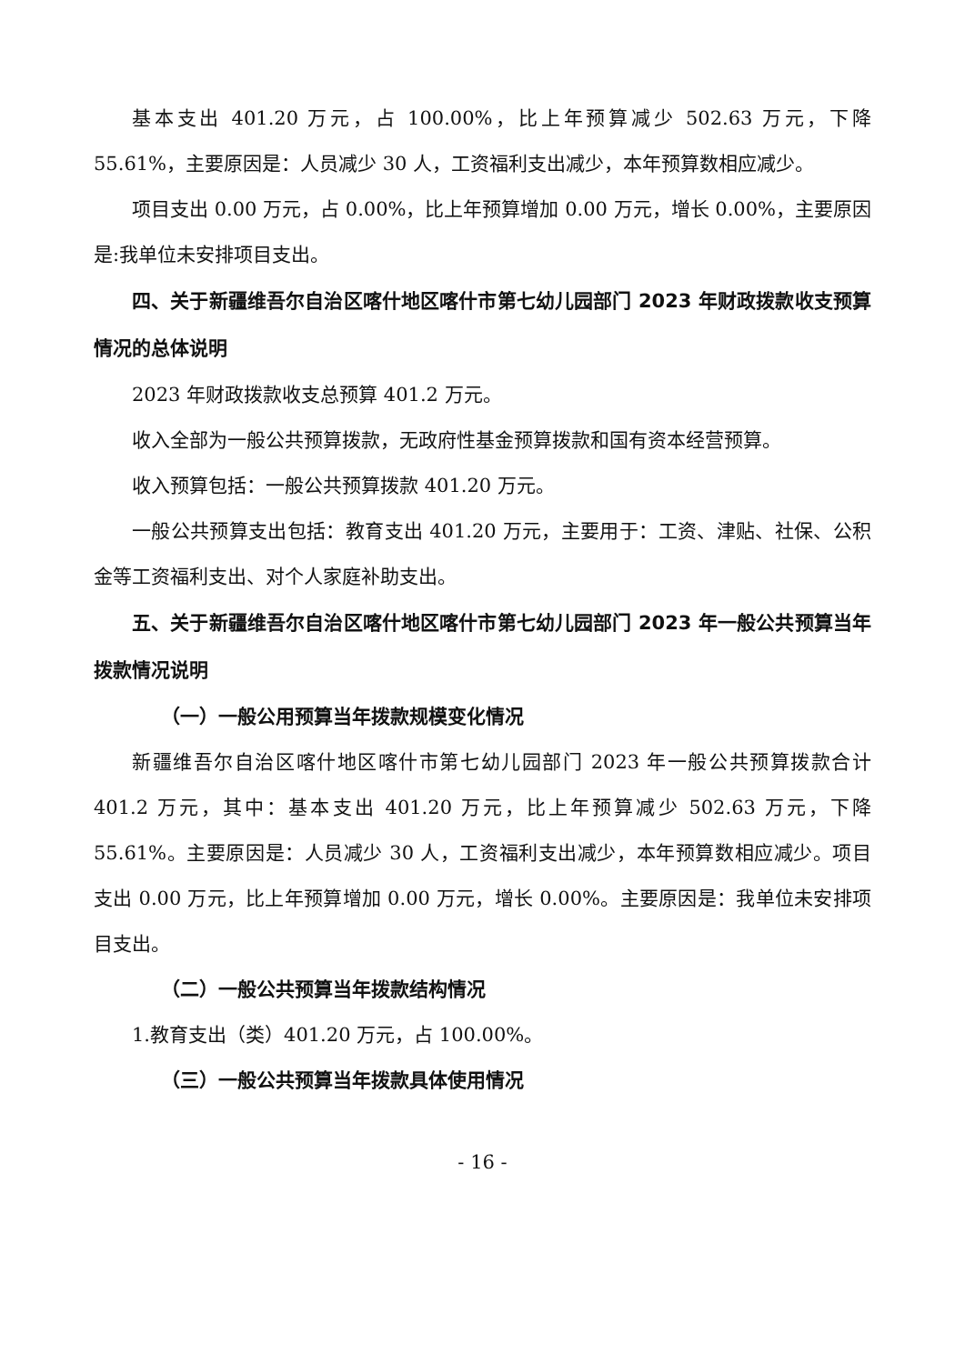基本支出 401.20 万元，占 100.00%，比上年预算减少 502.63 万元，下降 55.61%，主要原因是：人员减少 30 人，工资福利支出减少，本年预算数相应减少。
项目支出 0.00 万元，占 0.00%，比上年预算增加 0.00 万元，增长 0.00%，主要原因是:我单位未安排项目支出。
四、关于新疆维吾尔自治区喀什地区喀什市第七幼儿园部门 2023 年财政拨款收支预算情况的总体说明
2023 年财政拨款收支总预算 401.2 万元。
收入全部为一般公共预算拨款，无政府性基金预算拨款和国有资本经营预算。
收入预算包括：一般公共预算拨款 401.20 万元。
一般公共预算支出包括：教育支出 401.20 万元，主要用于：工资、津贴、社保、公积金等工资福利支出、对个人家庭补助支出。
五、关于新疆维吾尔自治区喀什地区喀什市第七幼儿园部门 2023 年一般公共预算当年拨款情况说明
（一）一般公用预算当年拨款规模变化情况
新疆维吾尔自治区喀什地区喀什市第七幼儿园部门 2023 年一般公共预算拨款合计 401.2 万元，其中：基本支出 401.20 万元，比上年预算减少 502.63 万元，下降 55.61%。主要原因是：人员减少 30 人，工资福利支出减少，本年预算数相应减少。项目支出 0.00 万元，比上年预算增加 0.00 万元，增长 0.00%。主要原因是：我单位未安排项目支出。
（二）一般公共预算当年拨款结构情况
1.教育支出（类）401.20 万元，占 100.00%。
（三）一般公共预算当年拨款具体使用情况
- 16 -